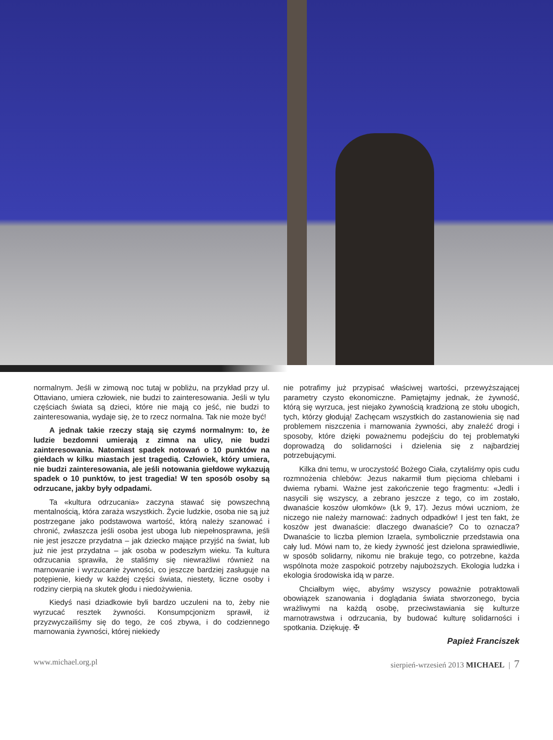normalnym. Jeśli w zimową noc tutaj w pobliżu, na przykład przy ul. Ottaviano, umiera człowiek, nie budzi to zainteresowania. Jeśli w tylu częściach świata są dzieci, które nie mają co jeść, nie budzi to zainteresowania, wydaje się, że to rzecz normalna. Tak nie może być!
A jednak takie rzeczy stają się czymś normalnym: to, że ludzie bezdomni umierają z zimna na ulicy, nie budzi zainteresowania. Natomiast spadek notowań o 10 punktów na giełdach w kilku miastach jest tragedią. Człowiek, który umiera, nie budzi zainteresowania, ale jeśli notowania giełdowe wykazują spadek o 10 punktów, to jest tragedia! W ten sposób osoby są odrzucane, jakby były odpadami.
Ta «kultura odrzucania» zaczyna stawać się powszechną mentalnością, która zaraża wszystkich. Życie ludzkie, osoba nie są już postrzegane jako podstawowa wartość, którą należy szanować i chronić, zwłaszcza jeśli osoba jest uboga lub niepełnosprawna, jeśli nie jest jeszcze przydatna – jak dziecko mające przyjść na świat, lub już nie jest przydatna – jak osoba w podeszłym wieku. Ta kultura odrzucania sprawiła, że staliśmy się niewrażliwi również na marnowanie i wyrzucanie żywności, co jeszcze bardziej zasługuje na potępienie, kiedy w każdej części świata, niestety, liczne osoby i rodziny cierpią na skutek głodu i niedożywienia.
Kiedyś nasi dziadkowie byli bardzo uczuleni na to, żeby nie wyrzucać resztek żywności. Konsumpcjonizm sprawił, iż przyzwyczailiśmy się do tego, że coś zbywa, i do codziennego marnowania żywności, której niekiedy
nie potrafimy już przypisać właściwej wartości, przewyższającej parametry czysto ekonomiczne. Pamiętajmy jednak, że żywność, którą się wyrzuca, jest niejako żywnością kradzioną ze stołu ubogich, tych, którzy głodują! Zachęcam wszystkich do zastanowienia się nad problemem niszczenia i marnowania żywności, aby znaleźć drogi i sposoby, które dzięki poważnemu podejściu do tej problematyki doprowadzą do solidarności i dzielenia się z najbardziej potrzebującymi.
Kilka dni temu, w uroczystość Bożego Ciała, czytaliśmy opis cudu rozmnożenia chlebów: Jezus nakarmił tłum pięcioma chlebami i dwiema rybami. Ważne jest zakończenie tego fragmentu: «Jedli i nasycili się wszyscy, a zebrano jeszcze z tego, co im zostało, dwanaście koszów ułomków» (Łk 9, 17). Jezus mówi uczniom, że niczego nie należy marnować: żadnych odpadków! I jest ten fakt, że koszów jest dwanaście: dlaczego dwanaście? Co to oznacza? Dwanaście to liczba plemion Izraela, symbolicznie przedstawia ona cały lud. Mówi nam to, że kiedy żywność jest dzielona sprawiedliwie, w sposób solidarny, nikomu nie brakuje tego, co potrzebne, każda wspólnota może zaspokoić potrzeby najuboższych. Ekologia ludzka i ekologia środowiska idą w parze.
Chciałbym więc, abyśmy wszyscy poważnie potraktowali obowiązek szanowania i doglądania świata stworzonego, bycia wrażliwymi na każdą osobę, przeciwstawiania się kulturze marnotrawstwa i odrzucania, by budować kulturę solidarności i spotkania. Dziękuję. ✠
Papież Franciszek
www.michael.org.pl sierpień-wrzesień 2013 MICHAEL | 7